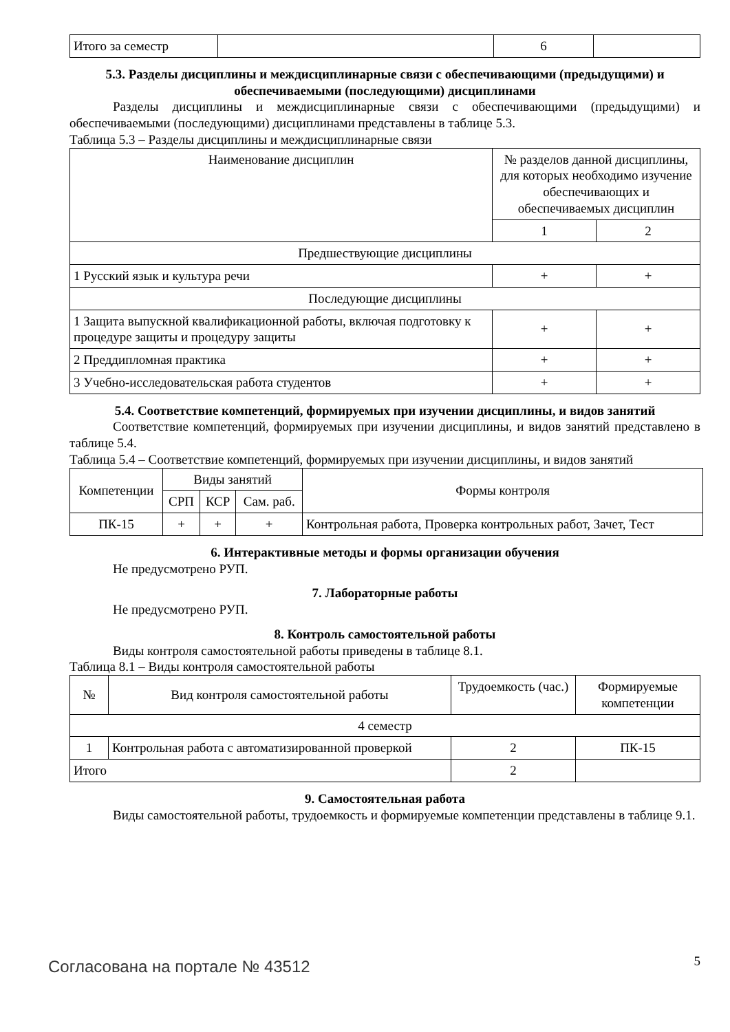| Итого за семестр | | 6 | |
5.3. Разделы дисциплины и междисциплинарные связи с обеспечивающими (предыдущими) и обеспечиваемыми (последующими) дисциплинами
Разделы дисциплины и междисциплинарные связи с обеспечивающими (предыдущими) и обеспечиваемыми (последующими) дисциплинами представлены в таблице 5.3.
Таблица 5.3 – Разделы дисциплины и междисциплинарные связи
| Наименование дисциплин | № разделов данной дисциплины, для которых необходимо изучение обеспечивающих и обеспечиваемых дисциплин | |
| --- | --- | --- |
| | 1 | 2 |
| Предшествующие дисциплины | | |
| 1 Русский язык и культура речи | + | + |
| Последующие дисциплины | | |
| 1 Защита выпускной квалификационной работы, включая подготовку к процедуре защиты и процедуру защиты | + | + |
| 2 Преддипломная практика | + | + |
| 3 Учебно-исследовательская работа студентов | + | + |
5.4. Соответствие компетенций, формируемых при изучении дисциплины, и видов занятий
Соответствие компетенций, формируемых при изучении дисциплины, и видов занятий представлено в таблице 5.4.
Таблица 5.4 – Соответствие компетенций, формируемых при изучении дисциплины, и видов занятий
| Компетенции | Виды занятий | | | Формы контроля |
| --- | --- | --- | --- | --- |
| | СРП | КСР | Сам. раб. | |
| ПК-15 | + | + | + | Контрольная работа, Проверка контрольных работ, Зачет, Тест |
6. Интерактивные методы и формы организации обучения
Не предусмотрено РУП.
7. Лабораторные работы
Не предусмотрено РУП.
8. Контроль самостоятельной работы
Виды контроля самостоятельной работы приведены в таблице 8.1.
Таблица 8.1 – Виды контроля самостоятельной работы
| № | Вид контроля самостоятельной работы | Трудоемкость (час.) | Формируемые компетенции |
| --- | --- | --- | --- |
| 4 семестр | | | |
| 1 | Контрольная работа с автоматизированной проверкой | 2 | ПК-15 |
| Итого | | 2 | |
9. Самостоятельная работа
Виды самостоятельной работы, трудоемкость и формируемые компетенции представлены в таблице 9.1.
Согласована на портале № 43512 5